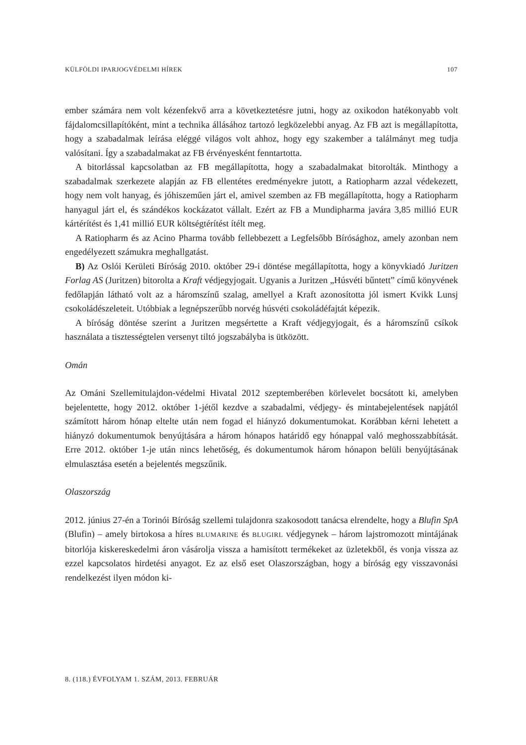KÜLFÖLDI IPARJOGVÉDELMI HÍREK 107
ember számára nem volt kézenfekvő arra a következtetésre jutni, hogy az oxikodon hatékonyabb volt fájdalomcsillapítóként, mint a technika állásához tartozó legközelebbi anyag. Az FB azt is megállapította, hogy a szabadalmak leírása eléggé világos volt ahhoz, hogy egy szakember a találmányt meg tudja valósítani. Így a szabadalmakat az FB érvényesként fenntartotta.
A bitorlással kapcsolatban az FB megállapította, hogy a szabadalmakat bitorolták. Minthogy a szabadalmak szerkezete alapján az FB ellentétes eredményekre jutott, a Ratiopharm azzal védekezett, hogy nem volt hanyag, és jóhiszeműen járt el, amivel szemben az FB megállapította, hogy a Ratiopharm hanyagul járt el, és szándékos kockázatot vállalt. Ezért az FB a Mundipharma javára 3,85 millió EUR kártérítést és 1,41 millió EUR költségtérítést ítélt meg.
A Ratiopharm és az Acino Pharma tovább fellebbezett a Legfelsőbb Bírósághoz, amely azonban nem engedélyezett számukra meghallgatást.
B) Az Oslói Kerületi Bíróság 2010. október 29-i döntése megállapította, hogy a könyvkiadó Juritzen Forlag AS (Juritzen) bitorolta a Kraft védjegyjogait. Ugyanis a Juritzen „Húsvéti bűntett” című könyvének fedőlapján látható volt az a háromszínű szalag, amellyel a Kraft azonosította jól ismert Kvikk Lunsj csokoládészeleteit. Utóbbiak a legnépszerűbb norvég húsvéti csokoládéfajtát képezik.
A bíróság döntése szerint a Juritzen megsértette a Kraft védjegyjogait, és a háromszínű csíkok használata a tisztességtelen versenyt tiltó jogszabályba is ütközött.
Omán
Az Ománi Szellemitulajdon-védelmi Hivatal 2012 szeptemberében körlevelet bocsátott ki, amelyben bejelentette, hogy 2012. október 1-jétől kezdve a szabadalmi, védjegy- és mintabejelentések napjától számított három hónap eltelte után nem fogad el hiányzó dokumentumokat. Korábban kérni lehetett a hiányzó dokumentumok benyújtására a három hónapos határidő egy hónappal való meghosszabbítását. Erre 2012. október 1-je után nincs lehetőség, és dokumentumok három hónapon belüli benyújtásának elmulasztása esetén a bejelentés megszűnik.
Olaszország
2012. június 27-én a Torinói Bíróság szellemi tulajdonra szakosodott tanácsa elrendelte, hogy a Blufin SpA (Blufin) – amely birtokosa a híres BLUMARINE és BLUGIRL védjegynek – három lajstromozott mintájának bitorlója kiskereskedelmi áron vásárolja vissza a hamisított termékeket az üzletekből, és vonja vissza az ezzel kapcsolatos hirdetési anyagot. Ez az első eset Olaszországban, hogy a bíróság egy visszavonási rendelkezést ilyen módon ki-
8. (118.) ÉVFOLYAM 1. SZÁM, 2013. FEBRUÁR